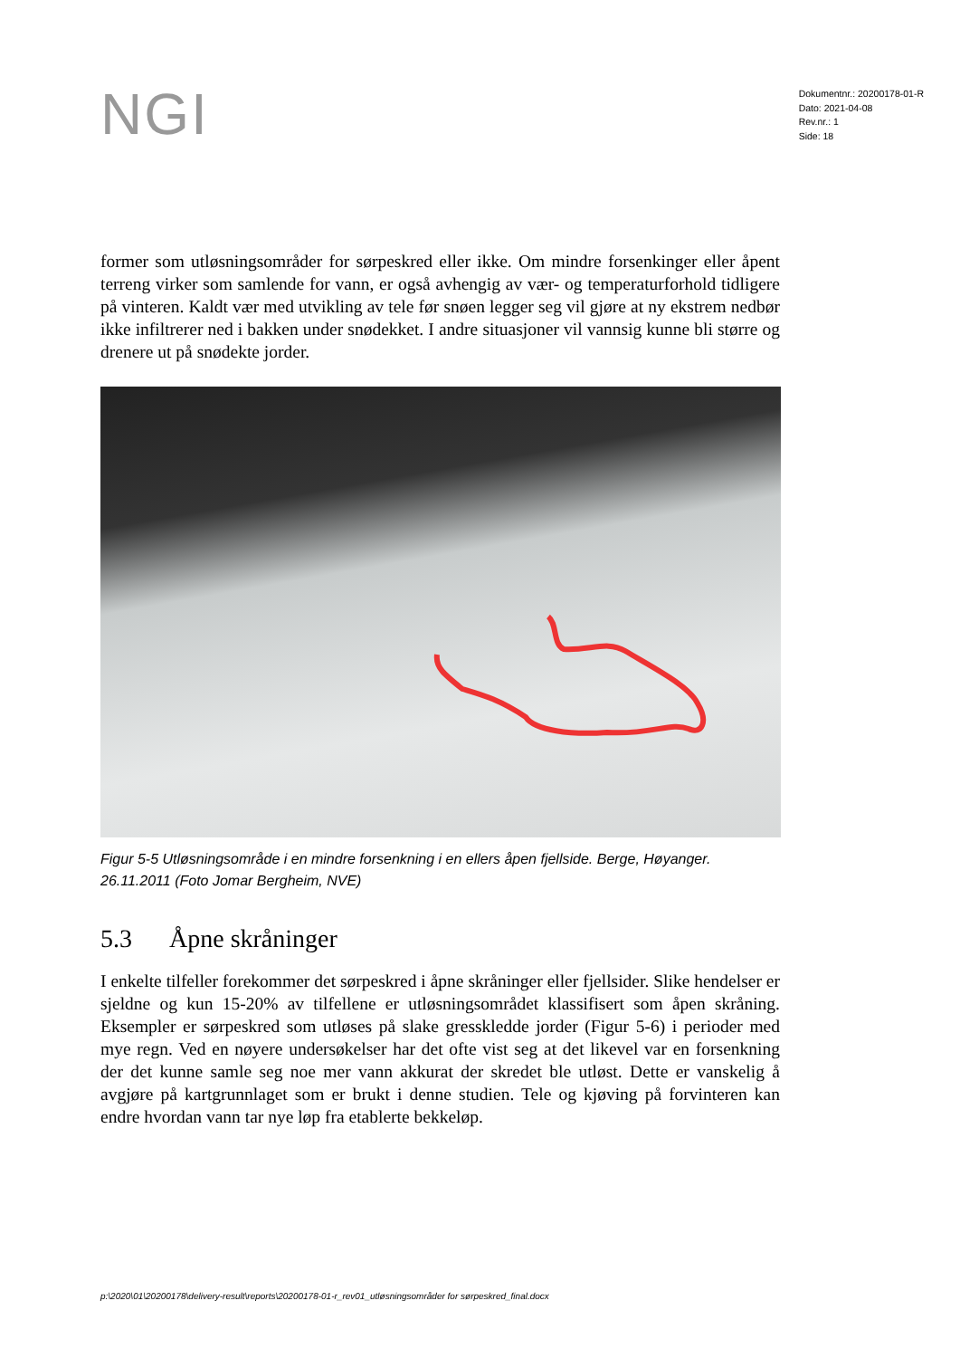NGI
Dokumentnr.: 20200178-01-R
Dato: 2021-04-08
Rev.nr.: 1
Side: 18
former som utløsningsområder for sørpeskred eller ikke. Om mindre forsenkinger eller åpent terreng virker som samlende for vann, er også avhengig av vær- og temperaturforhold tidligere på vinteren. Kaldt vær med utvikling av tele før snøen legger seg vil gjøre at ny ekstrem nedbør ikke infiltrerer ned i bakken under snødekket. I andre situasjoner vil vannsig kunne bli større og drenere ut på snødekte jorder.
Figur 5-5 Utløsningsområde i en mindre forsenkning i en ellers åpen fjellside. Berge, Høyanger. 26.11.2011 (Foto Jomar Bergheim, NVE)
5.3 Åpne skråninger
I enkelte tilfeller forekommer det sørpeskred i åpne skråninger eller fjellsider. Slike hendelser er sjeldne og kun 15-20% av tilfellene er utløsningsområdet klassifisert som åpen skråning. Eksempler er sørpeskred som utløses på slake gresskledde jorder (Figur 5-6) i perioder med mye regn. Ved en nøyere undersøkelser har det ofte vist seg at det likevel var en forsenkning der det kunne samle seg noe mer vann akkurat der skredet ble utløst. Dette er vanskelig å avgjøre på kartgrunnlaget som er brukt i denne studien. Tele og kjøving på forvinteren kan endre hvordan vann tar nye løp fra etablerte bekkeløp.
p:\2020\01\20200178\delivery-result\reports\20200178-01-r_rev01_utløsningsområder for sørpeskred_final.docx